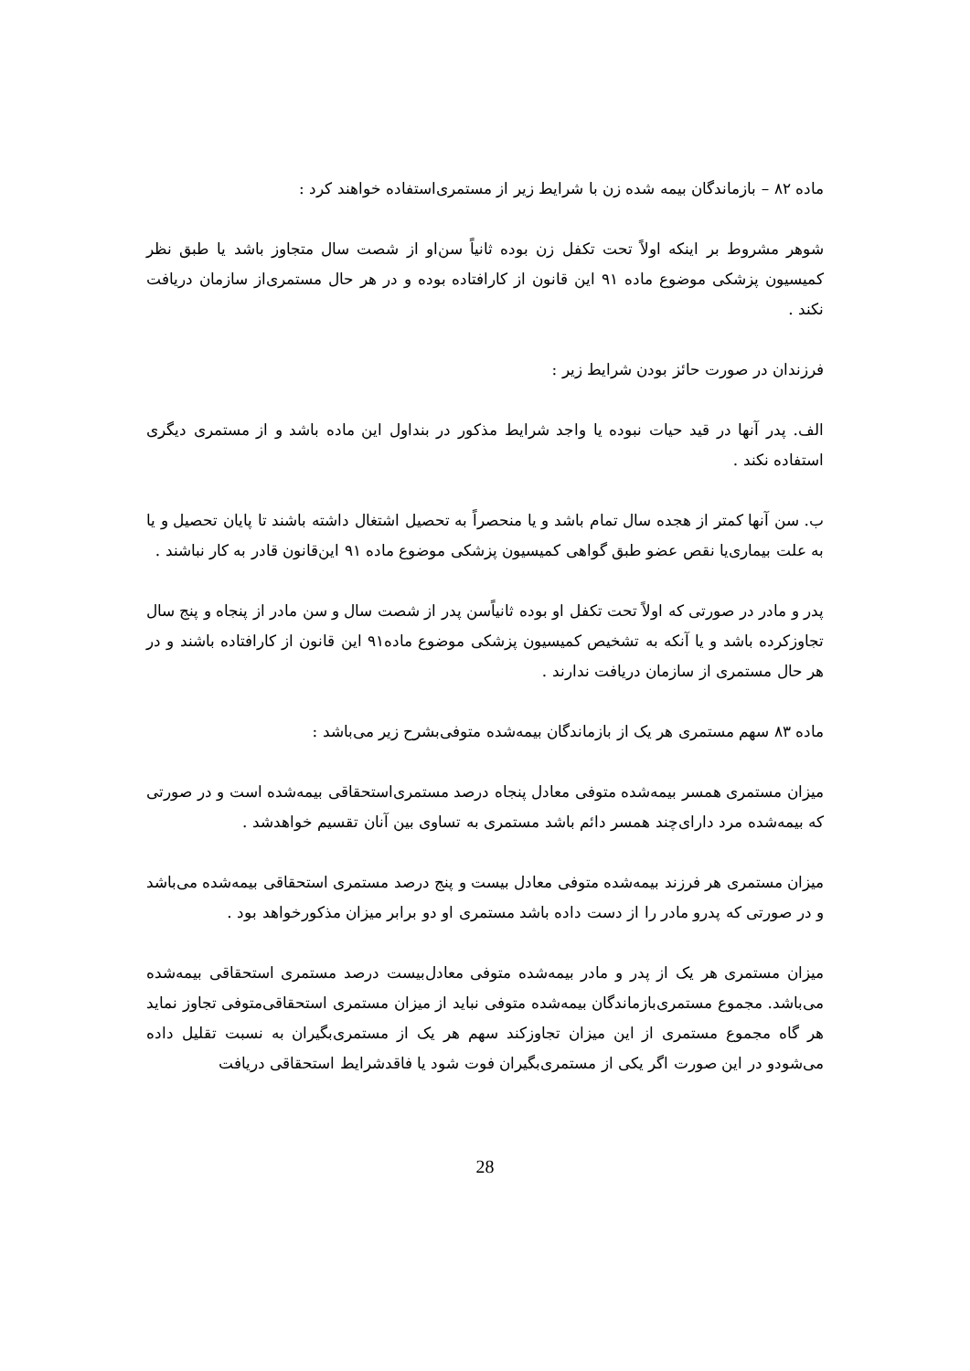ماده ۸۲ – بازماندگان بیمه شده زن با شرایط زیر از مستمری‌استفاده خواهند کرد :
شوهر مشروط بر اینکه اولاً تحت تکفل زن بوده ثانیاً سن‌او از شصت سال متجاوز باشد یا طبق نظر کمیسیون پزشکی موضوع ماده ۹۱ این قانون از کارافتاده بوده و در هر حال مستمری‌از سازمان دریافت نکند .
فرزندان در صورت حائز بودن شرایط زیر :
الف. پدر آنها در قید حیات نبوده یا واجد شرایط مذکور در بنداول این ماده باشد و از مستمری دیگری استفاده نکند .
ب. سن آنها کمتر از هجده سال تمام باشد و یا منحصراً به تحصیل اشتغال داشته باشند تا پایان تحصیل و یا به علت بیماری‌یا نقص عضو طبق گواهی کمیسیون پزشکی موضوع ماده ۹۱ این‌قانون قادر به کار نباشند .
پدر و مادر در صورتی که اولاً تحت تکفل او بوده ثانیاًسن پدر از شصت سال و سن مادر از پنجاه و پنج سال تجاوزکرده باشد و یا آنکه به تشخیص کمیسیون پزشکی موضوع ماده۹۱ این قانون از کارافتاده باشند و در هر حال مستمری از سازمان دریافت ندارند .
ماده ۸۳ سهم مستمری هر یک از بازماندگان بیمه‌شده متوفی‌بشرح زیر می‌باشد :
میزان مستمری همسر بیمه‌شده متوفی معادل پنجاه درصد مستمری‌استحقاقی بیمه‌شده است و در صورتی که بیمه‌شده مرد دارای‌چند همسر دائم باشد مستمری به تساوی بین آنان تقسیم خواهدشد .
میزان مستمری هر فرزند بیمه‌شده متوفی معادل بیست و پنج درصد مستمری استحقاقی بیمه‌شده می‌باشد و در صورتی که پدرو مادر را از دست داده باشد مستمری او دو برابر میزان مذکورخواهد بود .
میزان مستمری هر یک از پدر و مادر بیمه‌شده متوفی معادل‌بیست درصد مستمری استحقاقی بیمه‌شده می‌باشد. مجموع مستمری‌بازماندگان بیمه‌شده متوفی نباید از میزان مستمری استحقاقی‌متوفی تجاوز نماید هر گاه مجموع مستمری از این میزان تجاوزکند سهم هر یک از مستمری‌بگیران به نسبت تقلیل داده می‌شودو در این صورت اگر یکی از مستمری‌بگیران فوت شود یا فاقدشرایط استحقاقی دریافت
28